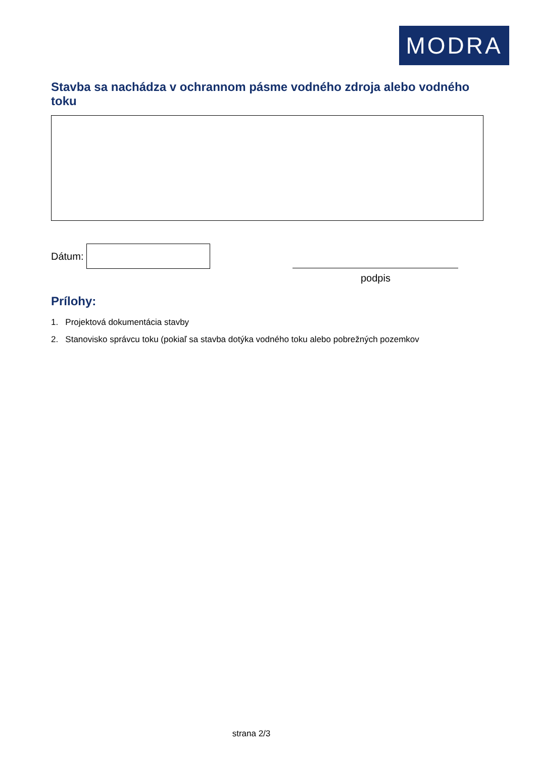MODRA
Stavba sa nachádza v ochrannom pásme vodného zdroja alebo vodného toku
Dátum:
podpis
Prílohy:
1. Projektová dokumentácia stavby
2. Stanovisko správcu toku (pokiaľ sa stavba dotýka vodného toku alebo pobrežných pozemkov
strana 2/3